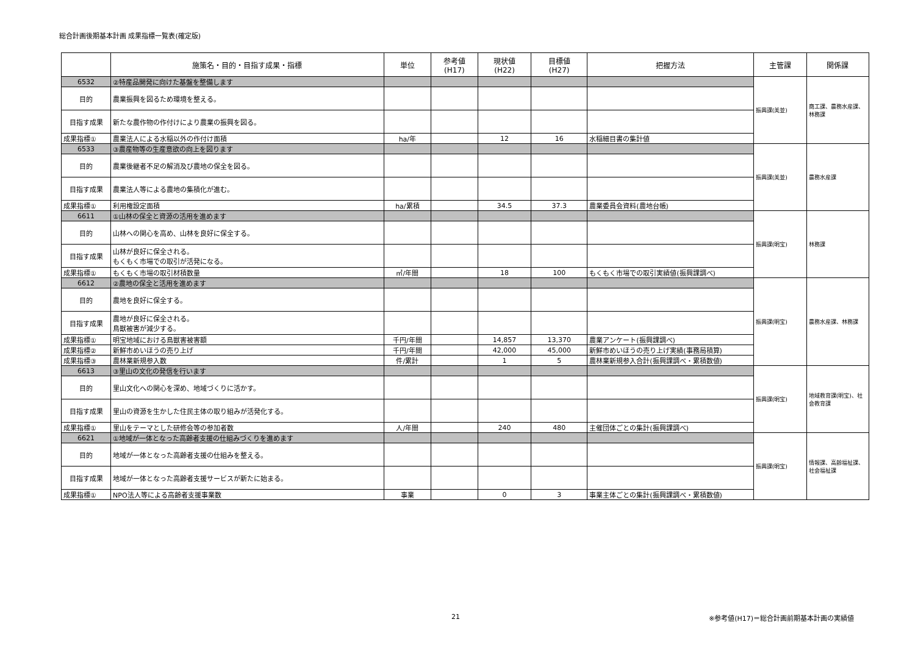総合計画後期基本計画 成果指標一覧表(確定版)
| | 施策名・目的・目指す成果・指標 | 単位 | 参考値 (H17) | 現状値 (H22) | 目標値 (H27) | 把握方法 | 主管課 | 関係課 |
| --- | --- | --- | --- | --- | --- | --- | --- | --- |
| 6532 | ②特産品開発に向けた基盤を整備します | | | | | | 振興課(美並) | 商工課、農務水産課、林務課 |
| 目的 | 農業振興を図るため環境を整える。 | | | | | | | |
| 目指す成果 | 新たな農作物の作付けにより農業の振興を図る。 | | | | | | | |
| 成果指標① | 農業法人による水稲以外の作付け面積 | ha/年 | | 12 | 16 | 水稲細目書の集計値 | | |
| 6533 | ③農産物等の生産意欲の向上を図ります | | | | | | 振興課(美並) | 農務水産課 |
| 目的 | 農業後継者不足の解消及び農地の保全を図る。 | | | | | | | |
| 目指す成果 | 農業法人等による農地の集積化が進む。 | | | | | | | |
| 成果指標① | 利用権設定面積 | ha/累積 | | 34.5 | 37.3 | 農業委員会資料(農地台帳) | | |
| 6611 | ①山林の保全と資源の活用を進めます | | | | | | 振興課(明宝) | 林務課 |
| 目的 | 山林への関心を高め、山林を良好に保全する。 | | | | | | | |
| 目指す成果 | 山林が良好に保全される。 もくもく市場での取引が活発になる。 | | | | | | | |
| 成果指標① | もくもく市場の取引材積数量 | ㎥/年間 | | 18 | 100 | もくもく市場での取引実績値(振興課調べ) | | |
| 6612 | ②農地の保全と活用を進めます | | | | | | 振興課(明宝) | 農務水産課、林務課 |
| 目的 | 農地を良好に保全する。 | | | | | | | |
| 目指す成果 | 農地が良好に保全される。 鳥獣被害が減少する。 | | | | | | | |
| 成果指標① | 明宝地域における鳥獣害被害額 | 千円/年間 | | 14,857 | 13,370 | 農業アンケート(振興課調べ) | | |
| 成果指標② | 新鮮市めいほうの売り上げ | 千円/年間 | | 42,000 | 45,000 | 新鮮市めいほうの売り上げ実績(事務局積算) | | |
| 成果指標③ | 農林業新規参入数 | 件/累計 | | 1 | 5 | 農林業新規参入合計(振興課調べ・累積数値) | | |
| 6613 | ③里山の文化の発信を行います | | | | | | 振興課(明宝) | 地域教育課(明宝)、社会教育課 |
| 目的 | 里山文化への関心を深め、地域づくりに活かす。 | | | | | | | |
| 目指す成果 | 里山の資源を生かした住民主体の取り組みが活発化する。 | | | | | | | |
| 成果指標① | 里山をテーマとした研修会等の参加者数 | 人/年間 | | 240 | 480 | 主催団体ごとの集計(振興課調べ) | | |
| 6621 | ①地域が一体となった高齢者支援の仕組みづくりを進めます | | | | | | 振興課(明宝) | 情報課、高齢福祉課、社会福祉課 |
| 目的 | 地域が一体となった高齢者支援の仕組みを整える。 | | | | | | | |
| 目指す成果 | 地域が一体となった高齢者支援サービスが新たに始まる。 | | | | | | | |
| 成果指標① | NPO法人等による高齢者支援事業数 | 事業 | | 0 | 3 | 事業主体ごとの集計(振興課調べ・累積数値) | | |
21 ※参考値(H17)＝総合計画前期基本計画の実績値